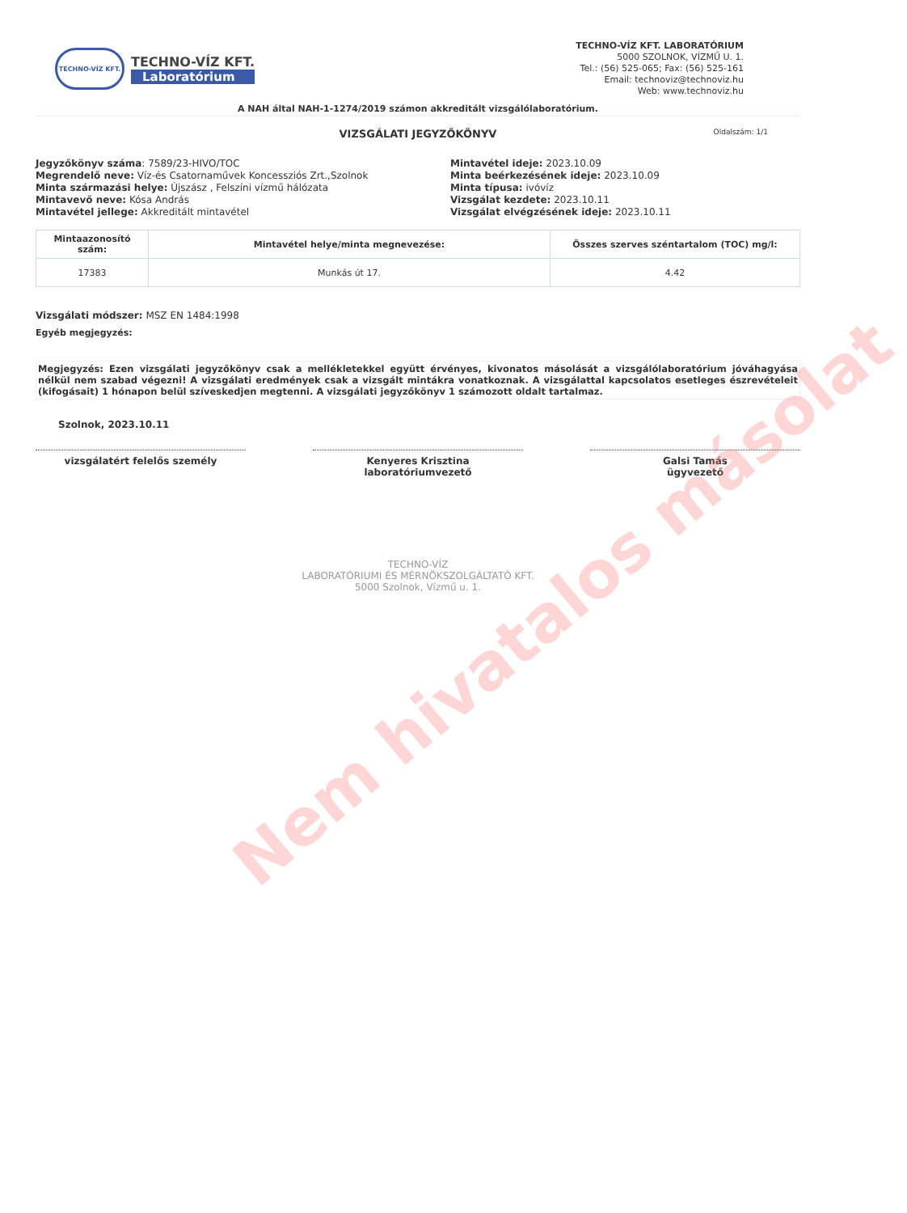TECHNO-VÍZ KFT.
TECHNO-VÍZ KFT.
Laboratórium
TECHNO-VÍZ KFT. LABORATÓRIUM
5000 SZOLNOK, VÍZMŰ U. 1.
Tel.: (56) 525-065; Fax: (56) 525-161
Email: technoviz@technoviz.hu
Web: www.technoviz.hu
A NAH által NAH-1-1274/2019 számon akkreditált vizsgálólaboratórium.
VIZSGÁLATI JEGYZŐKÖNYV Oldalszám: 1/1
Jegyzőkönyv száma: 7589/23-HIVO/TOC
Megrendelő neve: Víz-és Csatornaművek Koncessziós Zrt.,Szolnok
Minta származási helye: Újszász , Felszíni vízmű hálózata
Mintavevő neve: Kósa András
Mintavétel jellege: Akkreditált mintavétel
Mintavétel ideje: 2023.10.09
Minta beérkezésének ideje: 2023.10.09
Minta típusa: ivóvíz
Vizsgálat kezdete: 2023.10.11
Vizsgálat elvégzésének ideje: 2023.10.11
| Mintaazonosító szám: | Mintavétel helye/minta megnevezése: | Összes szerves széntartalom (TOC) mg/l: |
| --- | --- | --- |
| 17383 | Munkás út 17. | 4.42 |
Vizsgálati módszer: MSZ EN 1484:1998
Egyéb megjegyzés:
Megjegyzés: Ezen vizsgálati jegyzőkönyv csak a mellékletekkel együtt érvényes, kivonatos másolását a vizsgálólaboratórium jóváhagyása nélkül nem szabad végezni! A vizsgálati eredmények csak a vizsgált mintákra vonatkoznak. A vizsgálattal kapcsolatos esetleges észrevételeit (kifogásait) 1 hónapon belül szíveskedjen megtenni. A vizsgálati jegyzőkönyv 1 számozott oldalt tartalmaz.
Szolnok, 2023.10.11
vizsgálatért felelős személy Kenyeres Krisztina
laboratóriumvezető
Galsi Tamás
ügyvezető
TECHNO-VÍZ
LABORATÓRIUMI ÉS MÉRNÖKSZOLGÁLTATÓ KFT.
5000 Szolnok, Vízmű u. 1.
Nem hivatalos másolat